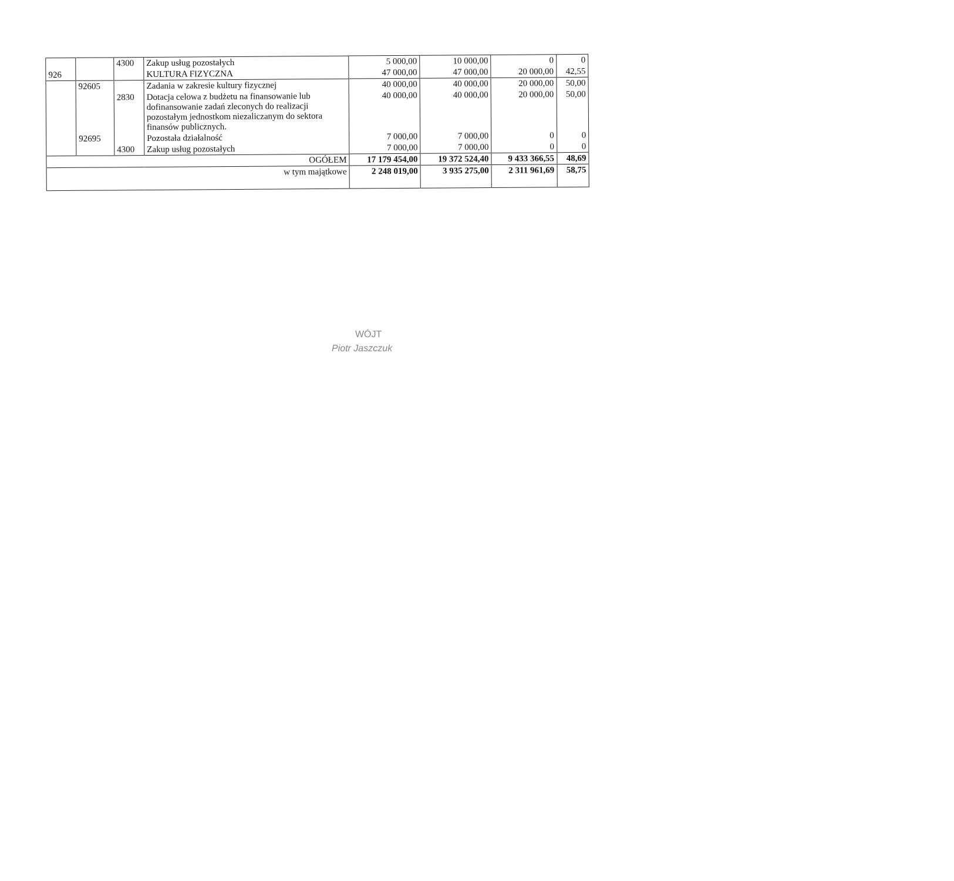| | | 4300 | Zakup usług pozostałych | 5 000,00 | 10 000,00 | 0 | 0 |
| 926 | | | KULTURA FIZYCZNA | 47 000,00 | 47 000,00 | 20 000,00 | 42,55 |
| | 92605 | | Zadania w zakresie kultury fizycznej | 40 000,00 | 40 000,00 | 20 000,00 | 50,00 |
| | | 2830 | Dotacja celowa z budżetu na finansowanie lub dofinansowanie zadań zleconych do realizacji pozostałym jednostkom niezaliczanym do sektora finansów publicznych. | 40 000,00 | 40 000,00 | 20 000,00 | 50,00 |
| | 92695 | | Pozostała działalność | 7 000,00 | 7 000,00 | 0 | 0 |
| | | 4300 | Zakup usług pozostałych | 7 000,00 | 7 000,00 | 0 | 0 |
| OGÓŁEM | | | | 17 179 454,00 | 19 372 524,40 | 9 433 366,55 | 48,69 |
| w tym majątkowe | | | | 2 248 019,00 | 3 935 275,00 | 2 311 961,69 | 58,75 |
WÓJT
Piotr Jaszczuk